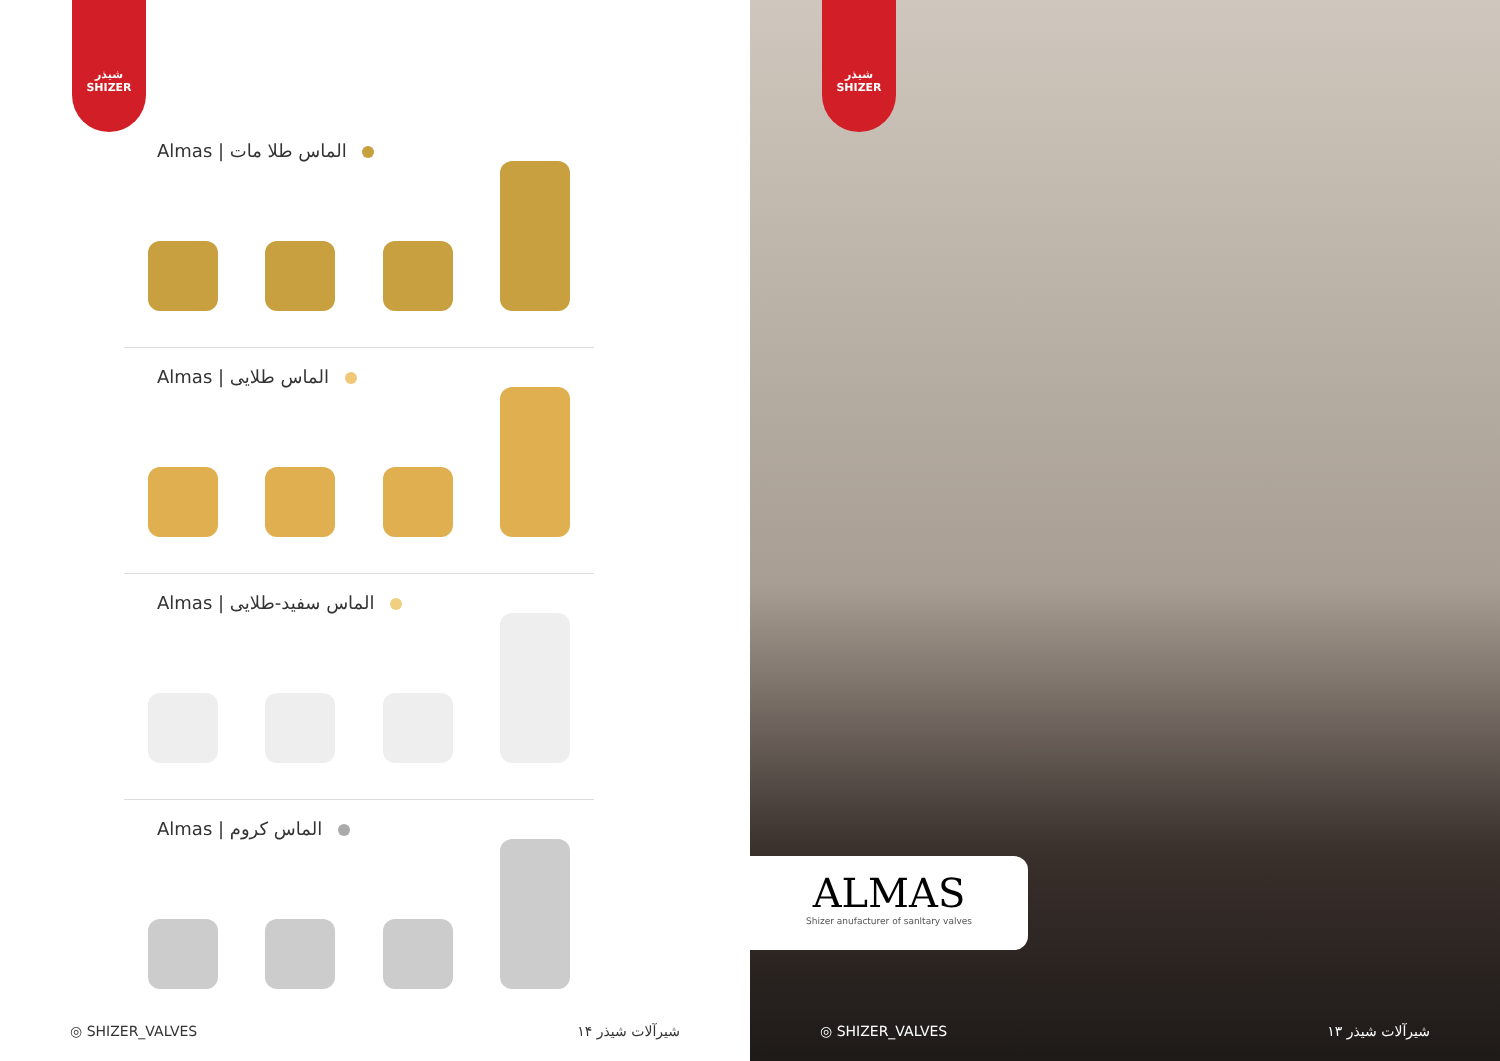شیذر
SHIZER
Almas | الماس طلا مات
Almas | الماس طلایی
Almas | الماس سفید-طلایی
Almas | الماس کروم
◎ SHIZER_VALVES شیرآلات شیذر ۱۴
شیذر
SHIZER
ALMAS
Shizer anufacturer of sanltary valves
◎ SHIZER_VALVES شیرآلات شیذر ۱۳